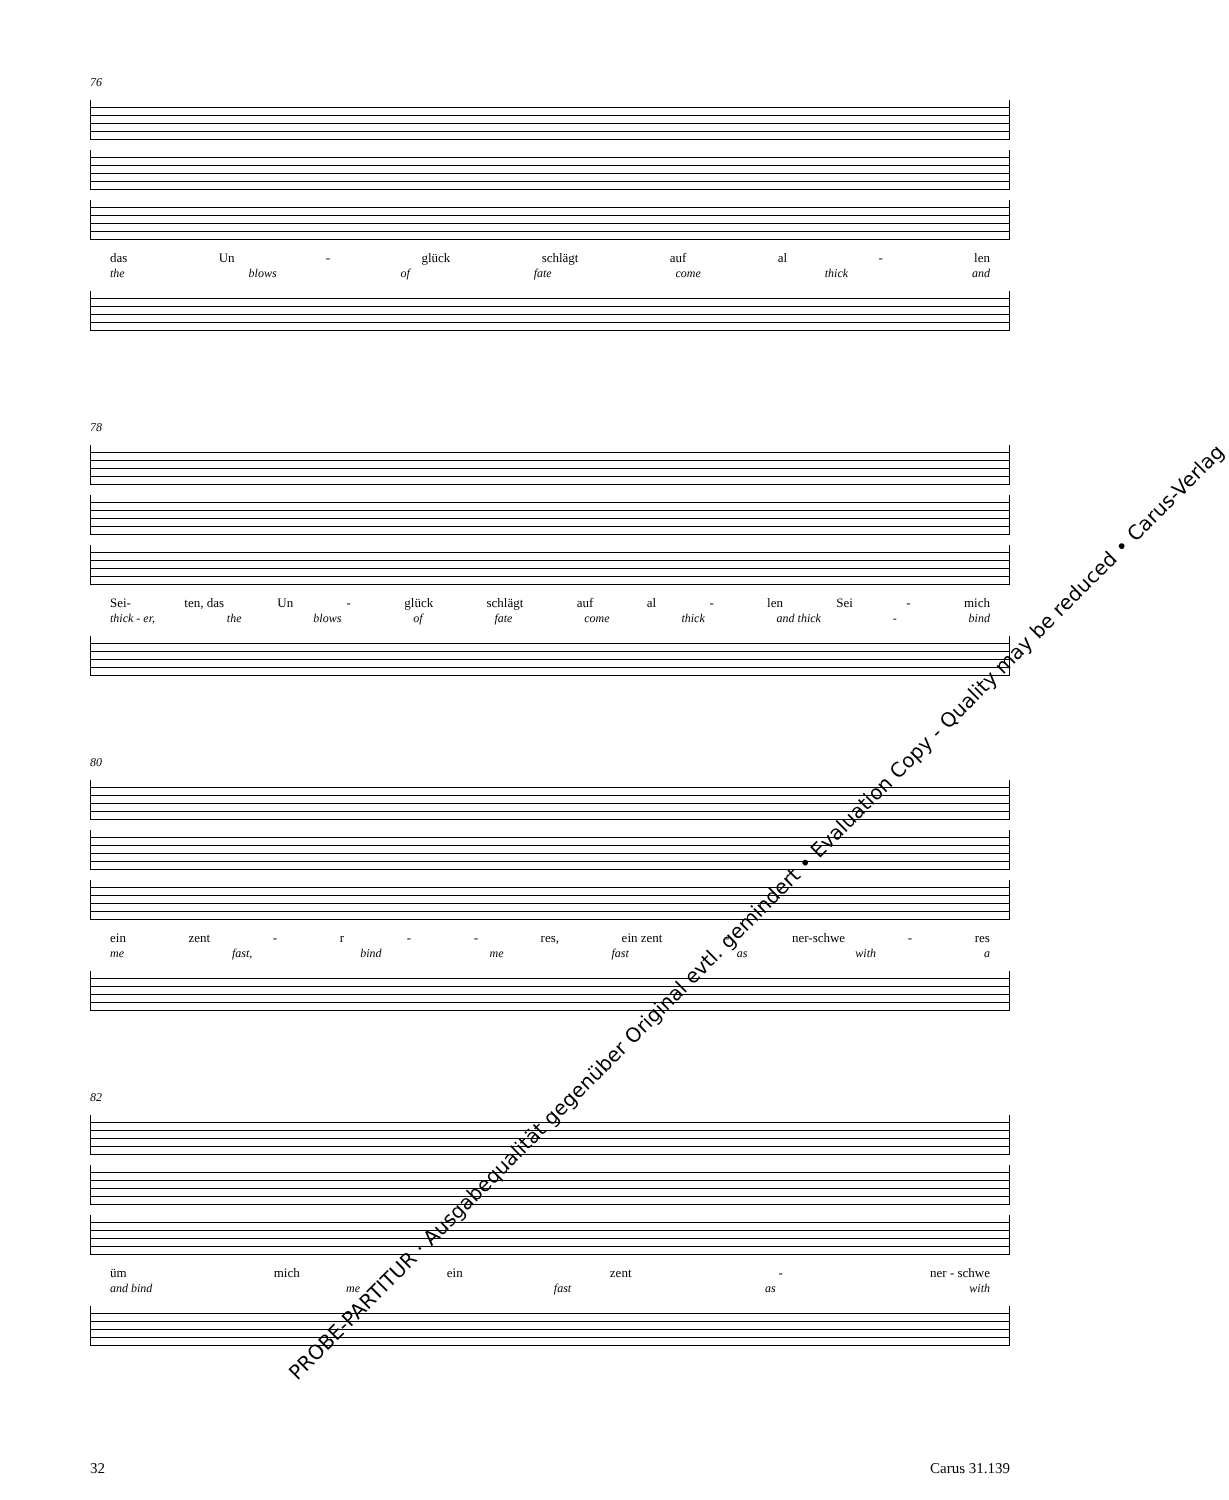76
das Un - glück schlägt auf al - len
the blows of fate come thick and
78
Sei- ten, das Un - glück schlägt auf al - len Sei - mich
thick - er, the blows of fate come thick and thick - bind
80
ein zent - r - - res, ein zent - ner-schwe - res
me fast, bind me fast as with a
82
üm mich ein zent - ner - schwe
and bind me fast as with
PROBE-PARTITUR · Ausgabequalität gegenüber Original evtl. gemindert • Evaluation Copy - Quality may be reduced • Carus-Verlag
32 Carus 31.139